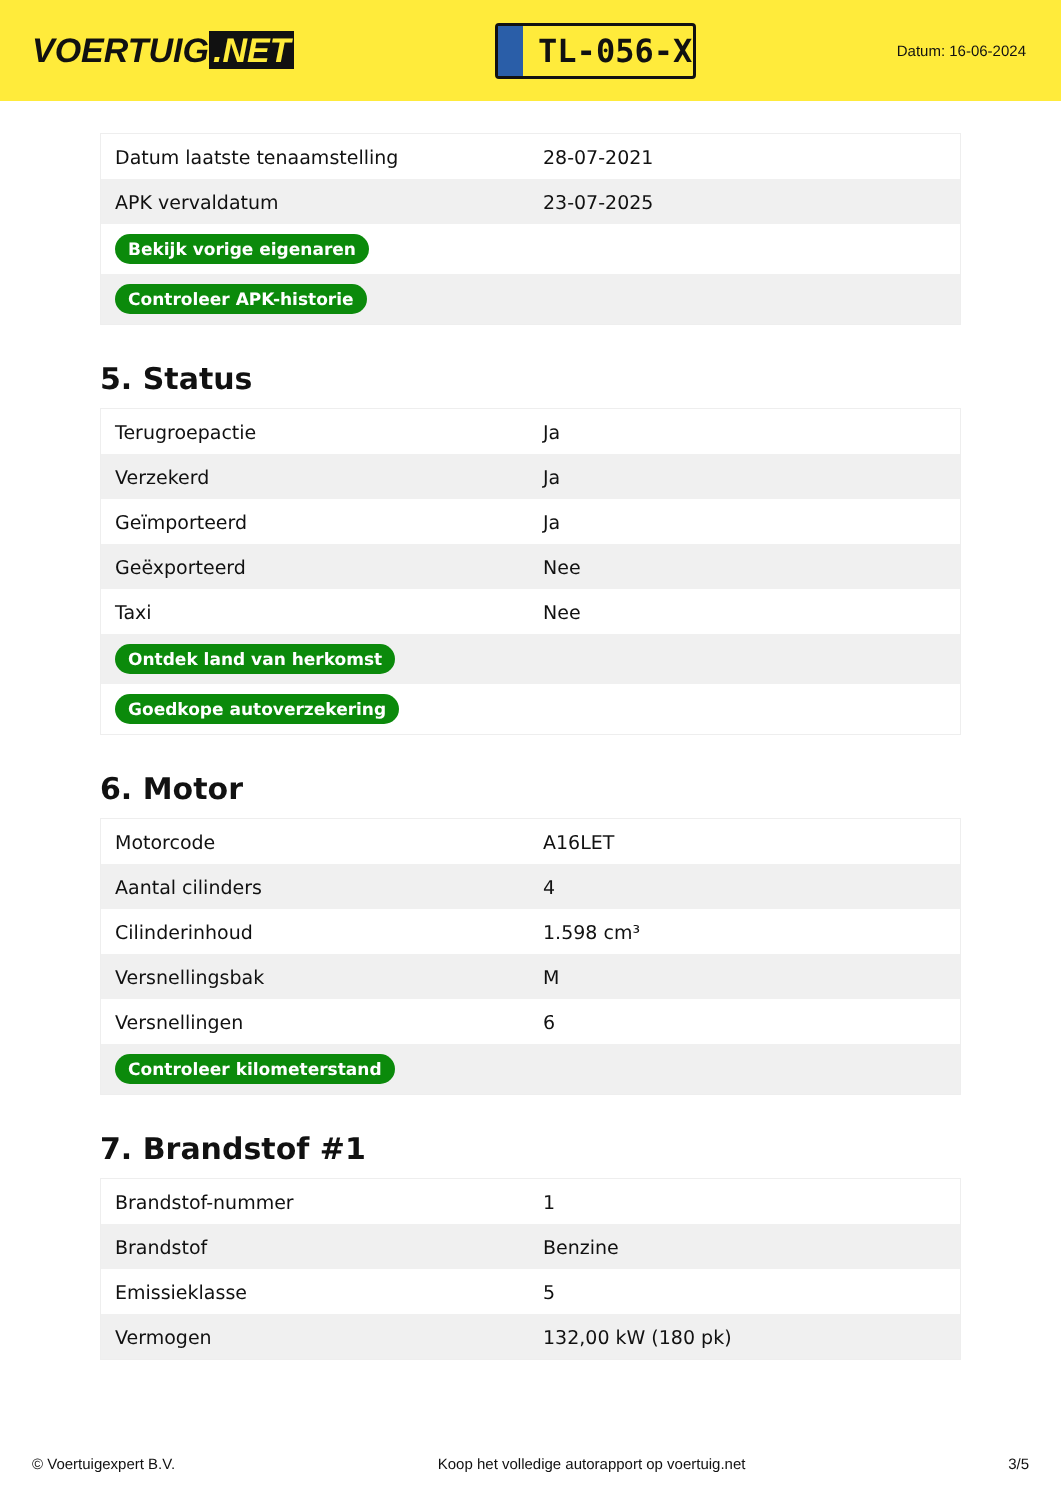VOERTUIG.NET
TL-056-X
Datum: 16-06-2024
| Datum laatste tenaamstelling | 28-07-2021 |
| APK vervaldatum | 23-07-2025 |
| Bekijk vorige eigenaren | |
| Controleer APK-historie | |
5. Status
| Terugroepactie | Ja |
| Verzekerd | Ja |
| Geïmporteerd | Ja |
| Geëxporteerd | Nee |
| Taxi | Nee |
| Ontdek land van herkomst | |
| Goedkope autoverzekering | |
6. Motor
| Motorcode | A16LET |
| Aantal cilinders | 4 |
| Cilinderinhoud | 1.598 cm³ |
| Versnellingsbak | M |
| Versnellingen | 6 |
| Controleer kilometerstand | |
7. Brandstof #1
| Brandstof-nummer | 1 |
| Brandstof | Benzine |
| Emissieklasse | 5 |
| Vermogen | 132,00 kW (180 pk) |
© Voertuigexpert B.V. Koop het volledige autorapport op voertuig.net 3/5